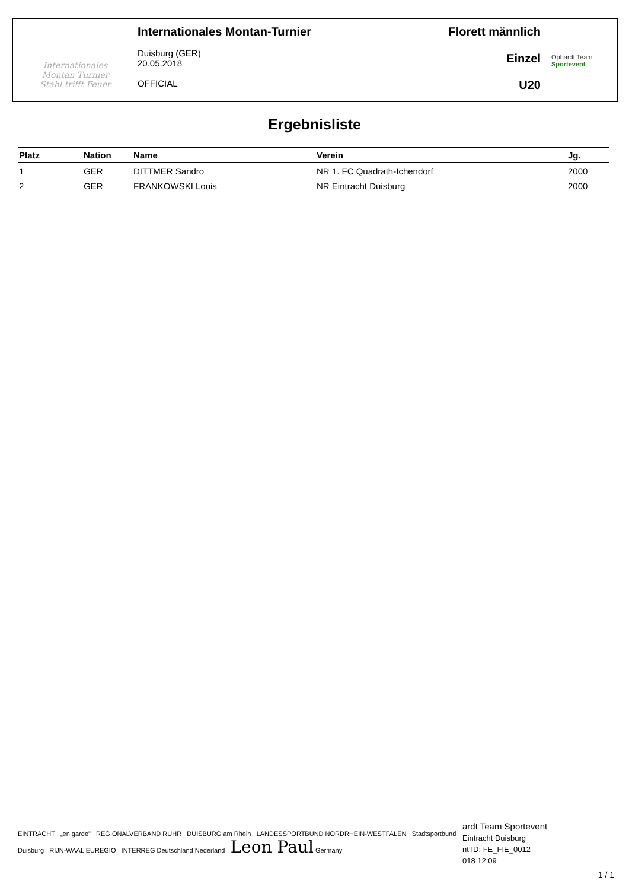Internationales
Montan Turnier
Stahl trifft Feuer
Internationales Montan-Turnier
Duisburg (GER)
20.05.2018
OFFICIAL
Florett männlich
Einzel
U20
Ophardt Team
Sportevent
Ergebnisliste
| Platz | Nation | Name | Verein | Jg. |
| --- | --- | --- | --- | --- |
| 1 | GER | DITTMER Sandro | NR 1. FC Quadrath-Ichendorf | 2000 |
| 2 | GER | FRANKOWSKI Louis | NR Eintracht Duisburg | 2000 |
EINTRACHT „en garde" REGIONALVERBAND RUHR DUISBURG am Rhein LANDESSPORTBUND NORDRHEIN-WESTFALEN Stadtsportbund Duisburg RIJN-WAAL EUREGIO INTERREG Deutschland Nederland Leon Paul Germany
ardt Team Sportevent
Eintracht Duisburg
nt ID: FE_FIE_0012
018 12:09
1 / 1